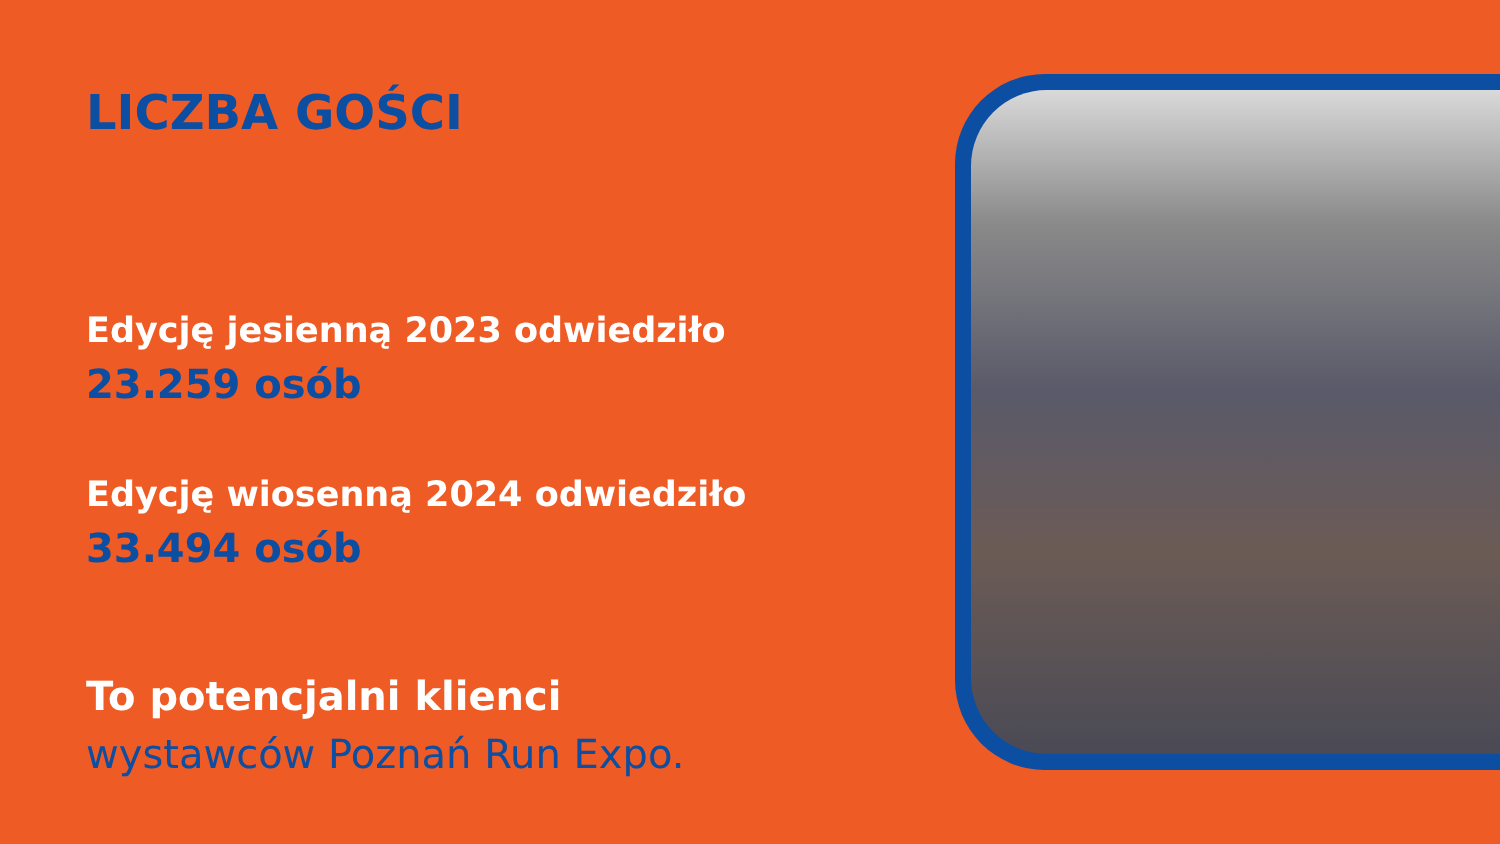LICZBA GOŚCI
Edycję jesienną 2023 odwiedziło
23.259 osób
Edycję wiosenną 2024 odwiedziło
33.494 osób
To potencjalni klienci
wystawców Poznań Run Expo.